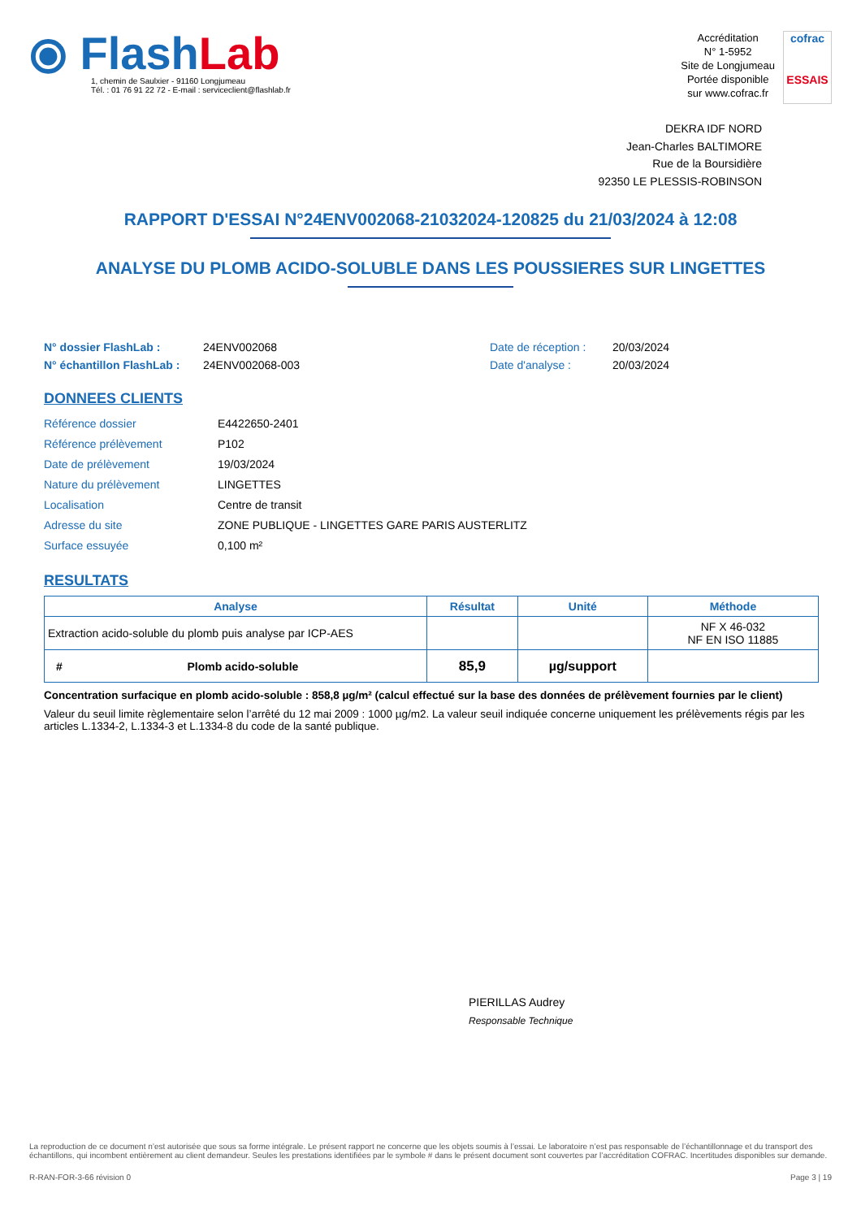⦿ Flash Lab
1, chemin de Saulxier - 91160 Longjumeau
Tél. : 01 76 91 22 72 - E-mail : serviceclient@flashlab.fr
Accréditation
N° 1-5952
Site de Longjumeau
Portée disponible
sur www.cofrac.fr
cofrac
ESSAIS
DEKRA IDF NORD
Jean-Charles BALTIMORE
Rue de la Boursidière
92350 LE PLESSIS-ROBINSON
RAPPORT D'ESSAI N°24ENV002068-21032024-120825 du 21/03/2024 à 12:08
ANALYSE DU PLOMB ACIDO-SOLUBLE DANS LES POUSSIERES SUR LINGETTES
N° dossier FlashLab : 24ENV002068 Date de réception : 20/03/2024 N° échantillon FlashLab : 24ENV002068-003 Date d'analyse : 20/03/2024
DONNEES CLIENTS
Référence dossier E4422650-2401 Référence prélèvement P102 Date de prélèvement 19/03/2024 Nature du prélèvement LINGETTES Localisation Centre de transit Adresse du site ZONE PUBLIQUE - LINGETTES GARE PARIS AUSTERLITZ Surface essuyée 0,100 m²
RESULTATS
| Analyse | Résultat | Unité | Méthode |
| --- | --- | --- | --- |
| Extraction acido-soluble du plomb puis analyse par ICP-AES | | | NF X 46-032 NF EN ISO 11885 |
| # Plomb acido-soluble | 85,9 | µg/support | |
Concentration surfacique en plomb acido-soluble : 858,8 µg/m² (calcul effectué sur la base des données de prélèvement fournies par le client)
Valeur du seuil limite règlementaire selon l’arrêté du 12 mai 2009 : 1000 µg/m2. La valeur seuil indiquée concerne uniquement les prélèvements régis par les articles L.1334-2, L.1334-3 et L.1334-8 du code de la santé publique.
PIERILLAS Audrey
Responsable Technique
La reproduction de ce document n’est autorisée que sous sa forme intégrale. Le présent rapport ne concerne que les objets soumis à l’essai. Le laboratoire n’est pas responsable de l’échantillonnage et du transport des échantillons, qui incombent entièrement au client demandeur. Seules les prestations identifiées par le symbole # dans le présent document sont couvertes par l’accréditation COFRAC. Incertitudes disponibles sur demande.
R-RAN-FOR-3-66 révision 0 Page 3 | 19